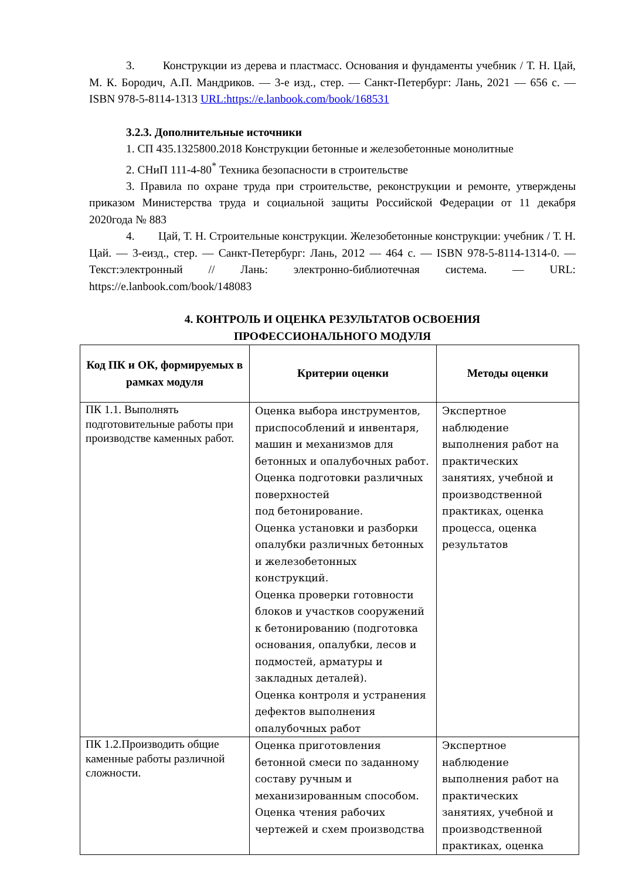3. Конструкции из дерева и пластмасс. Основания и фундаменты учебник / Т. Н. Цай, М. К. Бородич, А.П. Мандриков. — 3-е изд., стер. — Санкт-Петербург: Лань, 2021 — 656 с. — ISBN 978-5-8114-1313 URL:https://e.lanbook.com/book/168531
3.2.3. Дополнительные источники
1. СП 435.1325800.2018 Конструкции бетонные и железобетонные монолитные
2. СНиП 111-4-80<sup>*</sup> Техника безопасности в строительстве
3. Правила по охране труда при строительстве, реконструкции и ремонте, утверждены приказом Министерства труда и социальной защиты Российской Федерации от 11 декабря 2020года № 883
4. Цай, Т. Н. Строительные конструкции. Железобетонные конструкции: учебник / Т. Н. Цай. — 3-еизд., стер. — Санкт-Петербург: Лань, 2012 — 464 с. — ISBN 978-5-8114-1314-0. — Текст:электронный // Лань: электронно-библиотечная система. — URL: https://e.lanbook.com/book/148083
4. КОНТРОЛЬ И ОЦЕНКА РЕЗУЛЬТАТОВ ОСВОЕНИЯ
ПРОФЕССИОНАЛЬНОГО МОДУЛЯ
| Код ПК и ОК, формируемых в рамках модуля | Критерии оценки | Методы оценки |
| --- | --- | --- |
| ПК 1.1. Выполнять подготовительные работы при производстве каменных работ. | Оценка выбора инструментов, приспособлений и инвентаря, машин и механизмов для бетонных и опалубочных работ. Оценка подготовки различных поверхностей под бетонирование. Оценка установки и разборки опалубки различных бетонных и железобетонных конструкций. Оценка проверки готовности блоков и участков сооружений к бетонированию (подготовка основания, опалубки, лесов и подмостей, арматуры и закладных деталей). Оценка контроля и устранения дефектов выполнения опалубочных работ | Экспертное наблюдение выполнения работ на практических занятиях, учебной и производственной практиках, оценка процесса, оценка результатов |
| ПК 1.2.Производить общие каменные работы различной сложности. | Оценка приготовления бетонной смеси по заданному составу ручным и механизированным способом. Оценка чтения рабочих чертежей и схем производства | Экспертное наблюдение выполнения работ на практических занятиях, учебной и производственной практиках, оценка |